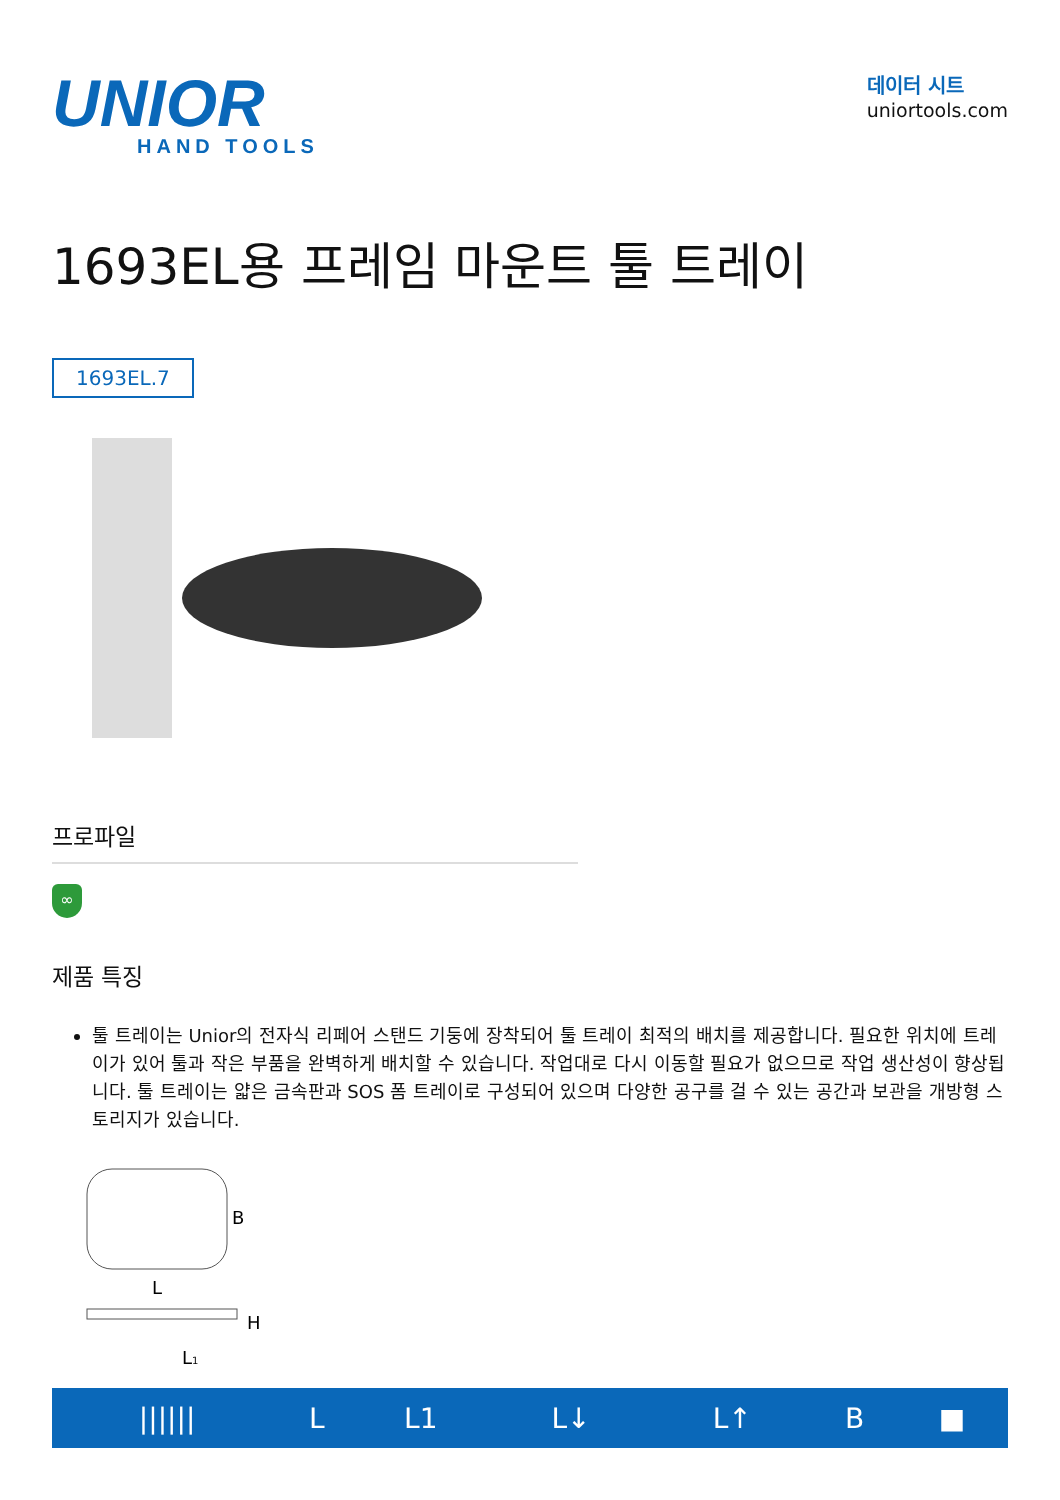UNIOR
HAND TOOLS
데이터 시트
uniortools.com
1693EL용 프레임 마운트 툴 트레이
1693EL.7
프로파일
∞
제품 특징
툴 트레이는 Unior의 전자식 리페어 스탠드 기둥에 장착되어 툴 트레이 최적의 배치를 제공합니다. 필요한 위치에 트레이가 있어 툴과 작은 부품을 완벽하게 배치할 수 있습니다. 작업대로 다시 이동할 필요가 없으므로 작업 생산성이 향상됩니다. 툴 트레이는 얇은 금속판과 SOS 폼 트레이로 구성되어 있으며 다양한 공구를 걸 수 있는 공간과 보관을 개방형 스토리지가 있습니다.
B
L
H
L1
| ////// | L | L1 | L↓ | L↑ | B | ■ |
| --- | --- | --- | --- | --- | --- | --- |